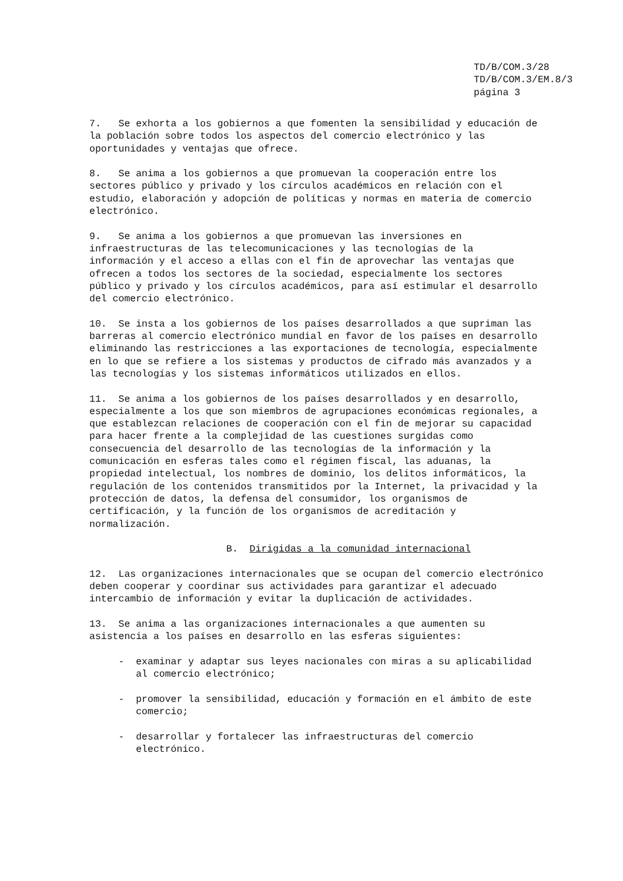TD/B/COM.3/28 TD/B/COM.3/EM.8/3 página 3
7. Se exhorta a los gobiernos a que fomenten la sensibilidad y educación de la población sobre todos los aspectos del comercio electrónico y las oportunidades y ventajas que ofrece.
8. Se anima a los gobiernos a que promuevan la cooperación entre los sectores público y privado y los círculos académicos en relación con el estudio, elaboración y adopción de políticas y normas en materia de comercio electrónico.
9. Se anima a los gobiernos a que promuevan las inversiones en infraestructuras de las telecomunicaciones y las tecnologías de la información y el acceso a ellas con el fin de aprovechar las ventajas que ofrecen a todos los sectores de la sociedad, especialmente los sectores público y privado y los círculos académicos, para así estimular el desarrollo del comercio electrónico.
10. Se insta a los gobiernos de los países desarrollados a que supriman las barreras al comercio electrónico mundial en favor de los países en desarrollo eliminando las restricciones a las exportaciones de tecnología, especialmente en lo que se refiere a los sistemas y productos de cifrado más avanzados y a las tecnologías y los sistemas informáticos utilizados en ellos.
11. Se anima a los gobiernos de los países desarrollados y en desarrollo, especialmente a los que son miembros de agrupaciones económicas regionales, a que establezcan relaciones de cooperación con el fin de mejorar su capacidad para hacer frente a la complejidad de las cuestiones surgidas como consecuencia del desarrollo de las tecnologías de la información y la comunicación en esferas tales como el régimen fiscal, las aduanas, la propiedad intelectual, los nombres de dominio, los delitos informáticos, la regulación de los contenidos transmitidos por la Internet, la privacidad y la protección de datos, la defensa del consumidor, los organismos de certificación, y la función de los organismos de acreditación y normalización.
B. Dirigidas a la comunidad internacional
12. Las organizaciones internacionales que se ocupan del comercio electrónico deben cooperar y coordinar sus actividades para garantizar el adecuado intercambio de información y evitar la duplicación de actividades.
13. Se anima a las organizaciones internacionales a que aumenten su asistencia a los países en desarrollo en las esferas siguientes:
- examinar y adaptar sus leyes nacionales con miras a su aplicabilidad al comercio electrónico;
- promover la sensibilidad, educación y formación en el ámbito de este comercio;
- desarrollar y fortalecer las infraestructuras del comercio electrónico.